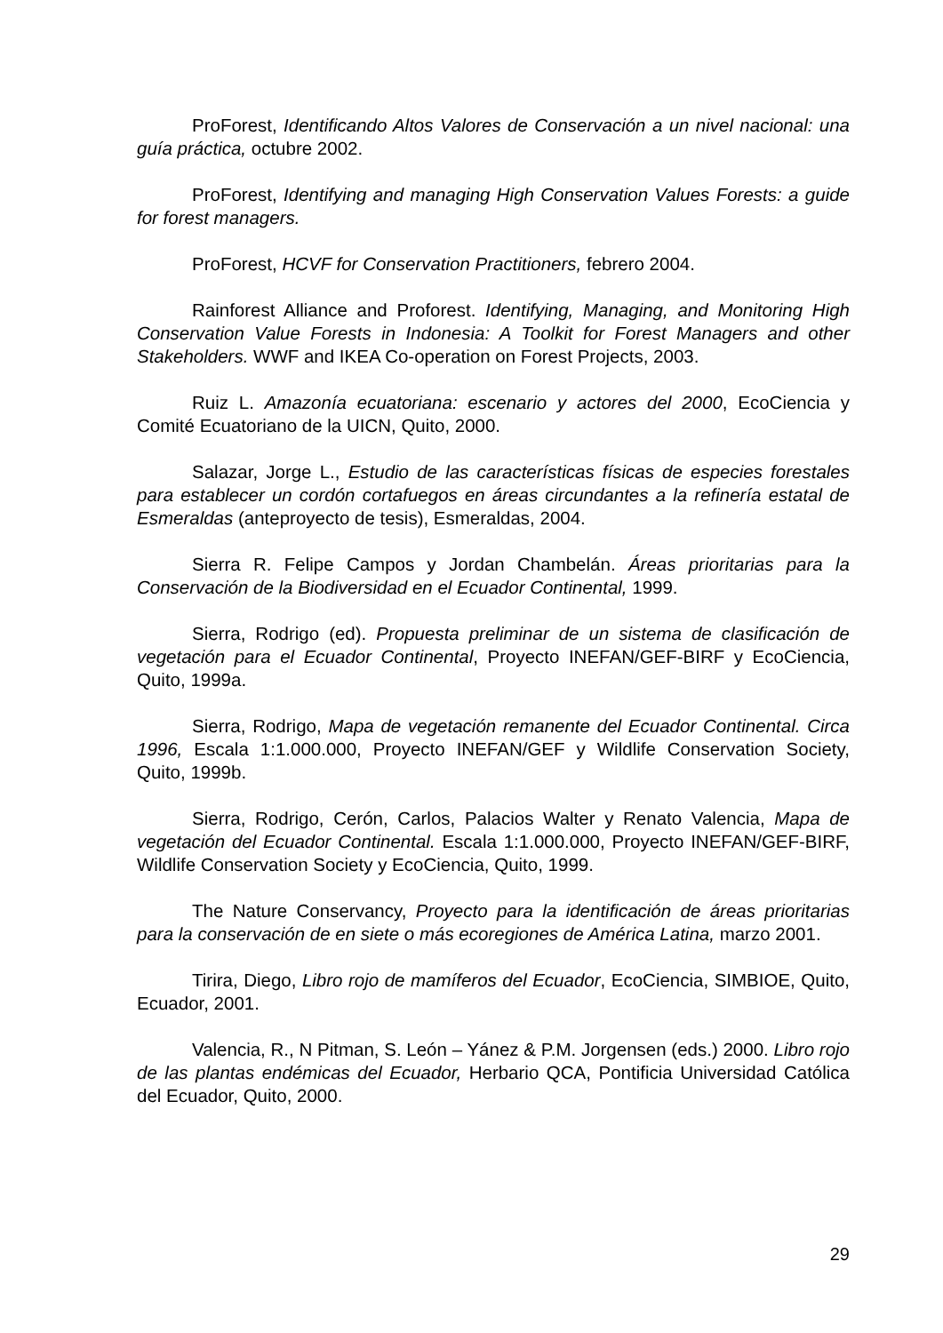ProForest, Identificando Altos Valores de Conservación a un nivel nacional: una guía práctica, octubre 2002.
ProForest, Identifying and managing High Conservation Values Forests: a guide for forest managers.
ProForest, HCVF for Conservation Practitioners, febrero 2004.
Rainforest Alliance and Proforest. Identifying, Managing, and Monitoring High Conservation Value Forests in Indonesia: A Toolkit for Forest Managers and other Stakeholders. WWF and IKEA Co-operation on Forest Projects, 2003.
Ruiz L. Amazonía ecuatoriana: escenario y actores del 2000, EcoCiencia y Comité Ecuatoriano de la UICN, Quito, 2000.
Salazar, Jorge L., Estudio de las características físicas de especies forestales para establecer un cordón cortafuegos en áreas circundantes a la refinería estatal de Esmeraldas (anteproyecto de tesis), Esmeraldas, 2004.
Sierra R. Felipe Campos y Jordan Chambelán. Áreas prioritarias para la Conservación de la Biodiversidad en el Ecuador Continental, 1999.
Sierra, Rodrigo (ed). Propuesta preliminar de un sistema de clasificación de vegetación para el Ecuador Continental, Proyecto INEFAN/GEF-BIRF y EcoCiencia, Quito, 1999a.
Sierra, Rodrigo, Mapa de vegetación remanente del Ecuador Continental. Circa 1996, Escala 1:1.000.000, Proyecto INEFAN/GEF y Wildlife Conservation Society, Quito, 1999b.
Sierra, Rodrigo, Cerón, Carlos, Palacios Walter y Renato Valencia, Mapa de vegetación del Ecuador Continental. Escala 1:1.000.000, Proyecto INEFAN/GEF-BIRF, Wildlife Conservation Society y EcoCiencia, Quito, 1999.
The Nature Conservancy, Proyecto para la identificación de áreas prioritarias para la conservación de en siete o más ecoregiones de América Latina, marzo 2001.
Tirira, Diego, Libro rojo de mamíferos del Ecuador, EcoCiencia, SIMBIOE, Quito, Ecuador, 2001.
Valencia, R., N Pitman, S. León – Yánez & P.M. Jorgensen (eds.) 2000. Libro rojo de las plantas endémicas del Ecuador, Herbario QCA, Pontificia Universidad Católica del Ecuador, Quito, 2000.
29